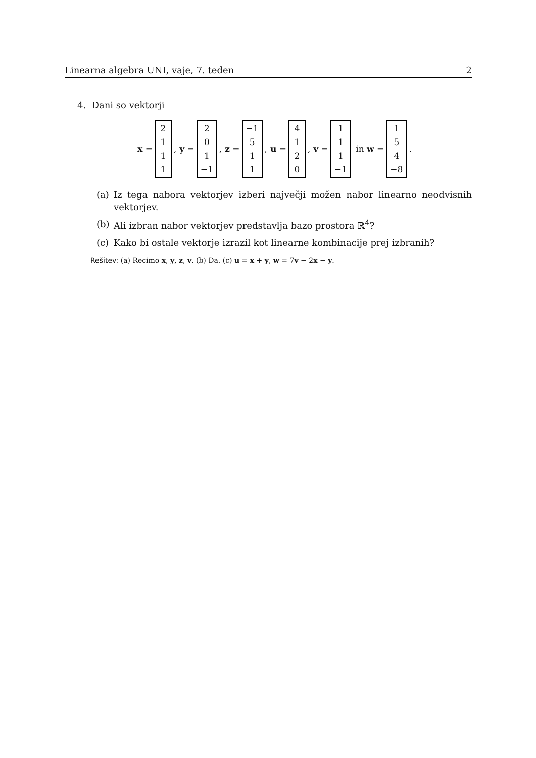Linearna algebra UNI, vaje, 7. teden 2
4. Dani so vektorji
x = 2111, y = 201 −1, z = −1 511, u = 4120, v = 111 −1 in w = 154 −8.
(a) Iz tega nabora vektorjev izberi največji možen nabor linearno neodvisnih vektorjev.
(b) Ali izbran nabor vektorjev predstavlja bazo prostora ℝ<sup>4</sup>?
(c) Kako bi ostale vektorje izrazil kot linearne kombinacije prej izbranih?
Rešitev: (a) Recimo x, y, z, v. (b) Da. (c) u = x + y, w = 7v − 2x − y.